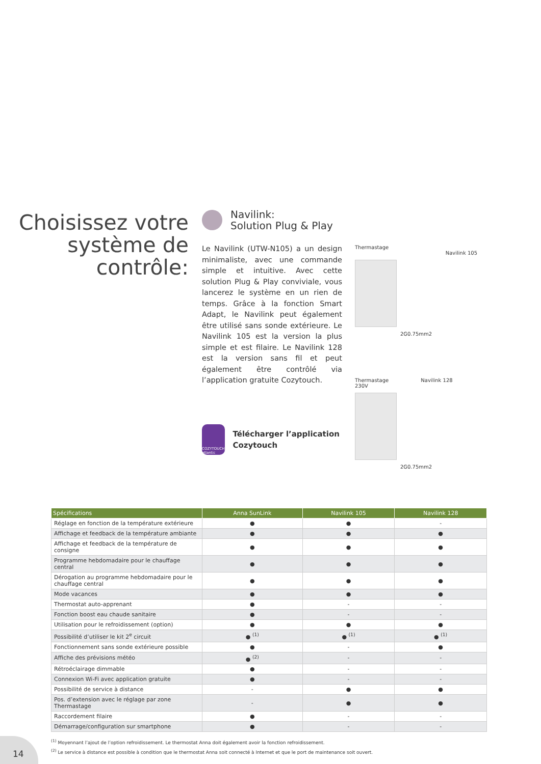Choisissez votre système de contrôle:
Navilink:
Solution Plug & Play
Le Navilink (UTW-N105) a un design minimaliste, avec une commande simple et intuitive. Avec cette solution Plug & Play conviviale, vous lancerez le système en un rien de temps. Grâce à la fonction Smart Adapt, le Navilink peut également être utilisé sans sonde extérieure. Le Navilink 105 est la version la plus simple et est filaire. Le Navilink 128 est la version sans fil et peut également être contrôlé via l’application gratuite Cozytouch.
COZYTOUCH atlantic
Télécharger l’application Cozytouch
Thermastage
Navilink 105
2G0.75mm2
Thermastage Navilink 128
230V
2G0.75mm2
| Spécifications | Anna SunLink | Navilink 105 | Navilink 128 |
| --- | --- | --- | --- |
| Réglage en fonction de la température extérieure | ● | ● | - |
| Affichage et feedback de la température ambiante | ● | ● | ● |
| Affichage et feedback de la température de consigne | ● | ● | ● |
| Programme hebdomadaire pour le chauffage central | ● | ● | ● |
| Dérogation au programme hebdomadaire pour le chauffage central | ● | ● | ● |
| Mode vacances | ● | ● | ● |
| Thermostat auto-apprenant | ● | - | - |
| Fonction boost eau chaude sanitaire | ● | - | - |
| Utilisation pour le refroidissement (option) | ● | ● | ● |
| Possibilité d’utiliser le kit 2<sup>e</sup> circuit | ● <sup>(1)</sup> | ● <sup>(1)</sup> | ● <sup>(1)</sup> |
| Fonctionnement sans sonde extérieure possible | ● | - | ● |
| Affiche des prévisions météo | ● <sup>(2)</sup> | - | - |
| Rétroéclairage dimmable | ● | - | - |
| Connexion Wi-Fi avec application gratuite | ● | - | - |
| Possibilité de service à distance | - | ● | ● |
| Pos. d’extension avec le réglage par zone Thermastage | - | ● | ● |
| Raccordement filaire | ● | - | - |
| Démarrage/configuration sur smartphone | ● | - | - |
<sup>(1)</sup> Moyennant l’ajout de l’option refroidissement. Le thermostat Anna doit également avoir la fonction refroidissement.
<sup>(2)</sup> Le service à distance est possible à condition que le thermostat Anna soit connecté à Internet et que le port de maintenance soit ouvert.
14